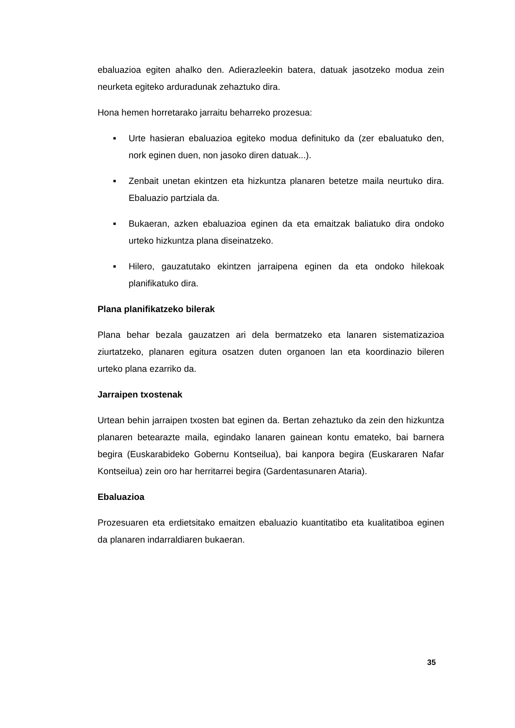ebaluazioa egiten ahalko den. Adierazleekin batera, datuak jasotzeko modua zein neurketa egiteko arduradunak zehaztuko dira.
Hona hemen horretarako jarraitu beharreko prozesua:
■ Urte hasieran ebaluazioa egiteko modua definituko da (zer ebaluatuko den, nork eginen duen, non jasoko diren datuak...).
■ Zenbait unetan ekintzen eta hizkuntza planaren betetze maila neurtuko dira. Ebaluazio partziala da.
■ Bukaeran, azken ebaluazioa eginen da eta emaitzak baliatuko dira ondoko urteko hizkuntza plana diseinatzeko.
■ Hilero, gauzatutako ekintzen jarraipena eginen da eta ondoko hilekoak planifikatuko dira.
Plana planifikatzeko bilerak
Plana behar bezala gauzatzen ari dela bermatzeko eta lanaren sistematizazioa ziurtatzeko, planaren egitura osatzen duten organoen lan eta koordinazio bileren urteko plana ezarriko da.
Jarraipen txostenak
Urtean behin jarraipen txosten bat eginen da. Bertan zehaztuko da zein den hizkuntza planaren betearazte maila, egindako lanaren gainean kontu emateko, bai barnera begira (Euskarabideko Gobernu Kontseilua), bai kanpora begira (Euskararen Nafar Kontseilua) zein oro har herritarrei begira (Gardentasunaren Ataria).
Ebaluazioa
Prozesuaren eta erdietsitako emaitzen ebaluazio kuantitatibo eta kualitatiboa eginen da planaren indarraldiaren bukaeran.
35